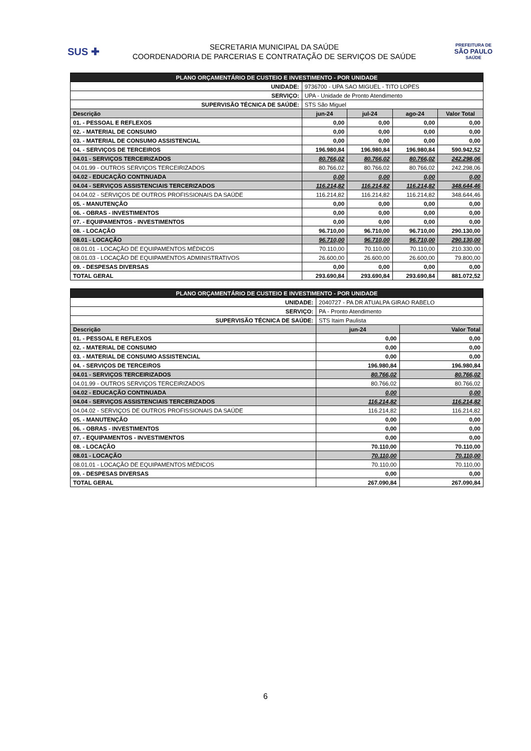SUS ✚
SECRETARIA MUNICIPAL DA SAÚDE
COORDENADORIA DE PARCERIAS E CONTRATAÇÃO DE SERVIÇOS DE SAÚDE
PREFEITURA DE
SÃO PAULO
SAÚDE
| PLANO ORÇAMENTÁRIO DE CUSTEIO E INVESTIMENTO - POR UNIDADE | | | | |
| UNIDADE: | 9736700 - UPA SAO MIGUEL - TITO LOPES | | | |
| SERVIÇO: | UPA - Unidade de Pronto Atendimento | | | |
| SUPERVISÃO TÉCNICA DE SAÚDE: | STS São Miguel | | | |
| Descrição | jun-24 | jul-24 | ago-24 | Valor Total |
| 01. - PESSOAL E REFLEXOS | 0,00 | 0,00 | 0,00 | 0,00 |
| 02. - MATERIAL DE CONSUMO | 0,00 | 0,00 | 0,00 | 0,00 |
| 03. - MATERIAL DE CONSUMO ASSISTENCIAL | 0,00 | 0,00 | 0,00 | 0,00 |
| 04. - SERVIÇOS DE TERCEIROS | 196.980,84 | 196.980,84 | 196.980,84 | 590.942,52 |
| 04.01 - SERVIÇOS TERCEIRIZADOS | 80.766,02 | 80.766,02 | 80.766,02 | 242.298,06 |
| 04.01.99 - OUTROS SERVIÇOS TERCEIRIZADOS | 80.766,02 | 80.766,02 | 80.766,02 | 242.298,06 |
| 04.02 - EDUCAÇÃO CONTINUADA | 0,00 | 0,00 | 0,00 | 0,00 |
| 04.04 - SERVIÇOS ASSISTENCIAIS TERCERIZADOS | 116.214,82 | 116.214,82 | 116.214,82 | 348.644,46 |
| 04.04.02 - SERVIÇOS DE OUTROS PROFISSIONAIS DA SAÚDE | 116.214,82 | 116.214,82 | 116.214,82 | 348.644,46 |
| 05. - MANUTENÇÃO | 0,00 | 0,00 | 0,00 | 0,00 |
| 06. - OBRAS - INVESTIMENTOS | 0,00 | 0,00 | 0,00 | 0,00 |
| 07. - EQUIPAMENTOS - INVESTIMENTOS | 0,00 | 0,00 | 0,00 | 0,00 |
| 08. - LOCAÇÃO | 96.710,00 | 96.710,00 | 96.710,00 | 290.130,00 |
| 08.01 - LOCAÇÃO | 96.710,00 | 96.710,00 | 96.710,00 | 290.130,00 |
| 08.01.01 - LOCAÇÃO DE EQUIPAMENTOS MÉDICOS | 70.110,00 | 70.110,00 | 70.110,00 | 210.330,00 |
| 08.01.03 - LOCAÇÃO DE EQUIPAMENTOS ADMINISTRATIVOS | 26.600,00 | 26.600,00 | 26.600,00 | 79.800,00 |
| 09. - DESPESAS DIVERSAS | 0,00 | 0,00 | 0,00 | 0,00 |
| TOTAL GERAL | 293.690,84 | 293.690,84 | 293.690,84 | 881.072,52 |
| PLANO ORÇAMENTÁRIO DE CUSTEIO E INVESTIMENTO - POR UNIDADE | | |
| UNIDADE: | 2040727 - PA DR ATUALPA GIRAO RABELO | |
| SERVIÇO: | PA - Pronto Atendimento | |
| SUPERVISÃO TÉCNICA DE SAÚDE: | STS Itaim Paulista | |
| Descrição | jun-24 | Valor Total |
| 01. - PESSOAL E REFLEXOS | 0,00 | 0,00 |
| 02. - MATERIAL DE CONSUMO | 0,00 | 0,00 |
| 03. - MATERIAL DE CONSUMO ASSISTENCIAL | 0,00 | 0,00 |
| 04. - SERVIÇOS DE TERCEIROS | 196.980,84 | 196.980,84 |
| 04.01 - SERVIÇOS TERCEIRIZADOS | 80.766,02 | 80.766,02 |
| 04.01.99 - OUTROS SERVIÇOS TERCEIRIZADOS | 80.766,02 | 80.766,02 |
| 04.02 - EDUCAÇÃO CONTINUADA | 0,00 | 0,00 |
| 04.04 - SERVIÇOS ASSISTENCIAIS TERCERIZADOS | 116.214,82 | 116.214,82 |
| 04.04.02 - SERVIÇOS DE OUTROS PROFISSIONAIS DA SAÚDE | 116.214,82 | 116.214,82 |
| 05. - MANUTENÇÃO | 0,00 | 0,00 |
| 06. - OBRAS - INVESTIMENTOS | 0,00 | 0,00 |
| 07. - EQUIPAMENTOS - INVESTIMENTOS | 0,00 | 0,00 |
| 08. - LOCAÇÃO | 70.110,00 | 70.110,00 |
| 08.01 - LOCAÇÃO | 70.110,00 | 70.110,00 |
| 08.01.01 - LOCAÇÃO DE EQUIPAMENTOS MÉDICOS | 70.110,00 | 70.110,00 |
| 09. - DESPESAS DIVERSAS | 0,00 | 0,00 |
| TOTAL GERAL | 267.090,84 | 267.090,84 |
6